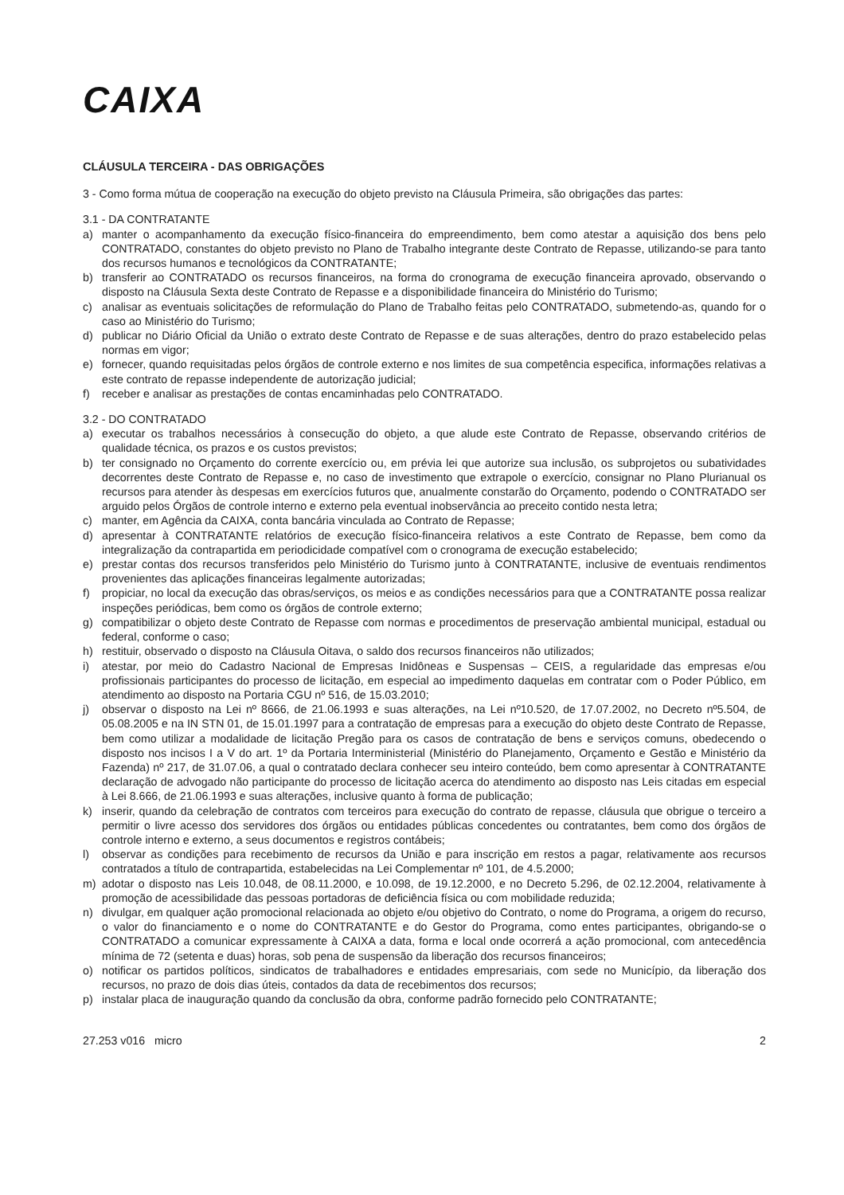CAIXA
CLÁUSULA TERCEIRA - DAS OBRIGAÇÕES
3 - Como forma mútua de cooperação na execução do objeto previsto na Cláusula Primeira, são obrigações das partes:
3.1 - DA CONTRATANTE
a) manter o acompanhamento da execução físico-financeira do empreendimento, bem como atestar a aquisição dos bens pelo CONTRATADO, constantes do objeto previsto no Plano de Trabalho integrante deste Contrato de Repasse, utilizando-se para tanto dos recursos humanos e tecnológicos da CONTRATANTE;
b) transferir ao CONTRATADO os recursos financeiros, na forma do cronograma de execução financeira aprovado, observando o disposto na Cláusula Sexta deste Contrato de Repasse e a disponibilidade financeira do Ministério do Turismo;
c) analisar as eventuais solicitações de reformulação do Plano de Trabalho feitas pelo CONTRATADO, submetendo-as, quando for o caso ao Ministério do Turismo;
d) publicar no Diário Oficial da União o extrato deste Contrato de Repasse e de suas alterações, dentro do prazo estabelecido pelas normas em vigor;
e) fornecer, quando requisitadas pelos órgãos de controle externo e nos limites de sua competência especifica, informações relativas a este contrato de repasse independente de autorização judicial;
f) receber e analisar as prestações de contas encaminhadas pelo CONTRATADO.
3.2 - DO CONTRATADO
a) executar os trabalhos necessários à consecução do objeto, a que alude este Contrato de Repasse, observando critérios de qualidade técnica, os prazos e os custos previstos;
b) ter consignado no Orçamento do corrente exercício ou, em prévia lei que autorize sua inclusão, os subprojetos ou subatividades decorrentes deste Contrato de Repasse e, no caso de investimento que extrapole o exercício, consignar no Plano Plurianual os recursos para atender às despesas em exercícios futuros que, anualmente constarão do Orçamento, podendo o CONTRATADO ser arguido pelos Órgãos de controle interno e externo pela eventual inobservância ao preceito contido nesta letra;
c) manter, em Agência da CAIXA, conta bancária vinculada ao Contrato de Repasse;
d) apresentar à CONTRATANTE relatórios de execução físico-financeira relativos a este Contrato de Repasse, bem como da integralização da contrapartida em periodicidade compatível com o cronograma de execução estabelecido;
e) prestar contas dos recursos transferidos pelo Ministério do Turismo junto à CONTRATANTE, inclusive de eventuais rendimentos provenientes das aplicações financeiras legalmente autorizadas;
f) propiciar, no local da execução das obras/serviços, os meios e as condições necessários para que a CONTRATANTE possa realizar inspeções periódicas, bem como os órgãos de controle externo;
g) compatibilizar o objeto deste Contrato de Repasse com normas e procedimentos de preservação ambiental municipal, estadual ou federal, conforme o caso;
h) restituir, observado o disposto na Cláusula Oitava, o saldo dos recursos financeiros não utilizados;
i) atestar, por meio do Cadastro Nacional de Empresas Inidôneas e Suspensas – CEIS, a regularidade das empresas e/ou profissionais participantes do processo de licitação, em especial ao impedimento daquelas em contratar com o Poder Público, em atendimento ao disposto na Portaria CGU nº 516, de 15.03.2010;
j) observar o disposto na Lei nº 8666, de 21.06.1993 e suas alterações, na Lei nº10.520, de 17.07.2002, no Decreto nº5.504, de 05.08.2005 e na IN STN 01, de 15.01.1997 para a contratação de empresas para a execução do objeto deste Contrato de Repasse, bem como utilizar a modalidade de licitação Pregão para os casos de contratação de bens e serviços comuns, obedecendo o disposto nos incisos I a V do art. 1º da Portaria Interministerial (Ministério do Planejamento, Orçamento e Gestão e Ministério da Fazenda) nº 217, de 31.07.06, a qual o contratado declara conhecer seu inteiro conteúdo, bem como apresentar à CONTRATANTE declaração de advogado não participante do processo de licitação acerca do atendimento ao disposto nas Leis citadas em especial à Lei 8.666, de 21.06.1993 e suas alterações, inclusive quanto à forma de publicação;
k) inserir, quando da celebração de contratos com terceiros para execução do contrato de repasse, cláusula que obrigue o terceiro a permitir o livre acesso dos servidores dos órgãos ou entidades públicas concedentes ou contratantes, bem como dos órgãos de controle interno e externo, a seus documentos e registros contábeis;
l) observar as condições para recebimento de recursos da União e para inscrição em restos a pagar, relativamente aos recursos contratados a título de contrapartida, estabelecidas na Lei Complementar nº 101, de 4.5.2000;
m) adotar o disposto nas Leis 10.048, de 08.11.2000, e 10.098, de 19.12.2000, e no Decreto 5.296, de 02.12.2004, relativamente à promoção de acessibilidade das pessoas portadoras de deficiência física ou com mobilidade reduzida;
n) divulgar, em qualquer ação promocional relacionada ao objeto e/ou objetivo do Contrato, o nome do Programa, a origem do recurso, o valor do financiamento e o nome do CONTRATANTE e do Gestor do Programa, como entes participantes, obrigando-se o CONTRATADO a comunicar expressamente à CAIXA a data, forma e local onde ocorrerá a ação promocional, com antecedência mínima de 72 (setenta e duas) horas, sob pena de suspensão da liberação dos recursos financeiros;
o) notificar os partidos políticos, sindicatos de trabalhadores e entidades empresariais, com sede no Município, da liberação dos recursos, no prazo de dois dias úteis, contados da data de recebimentos dos recursos;
p) instalar placa de inauguração quando da conclusão da obra, conforme padrão fornecido pelo CONTRATANTE;
27.253 v016 micro 2